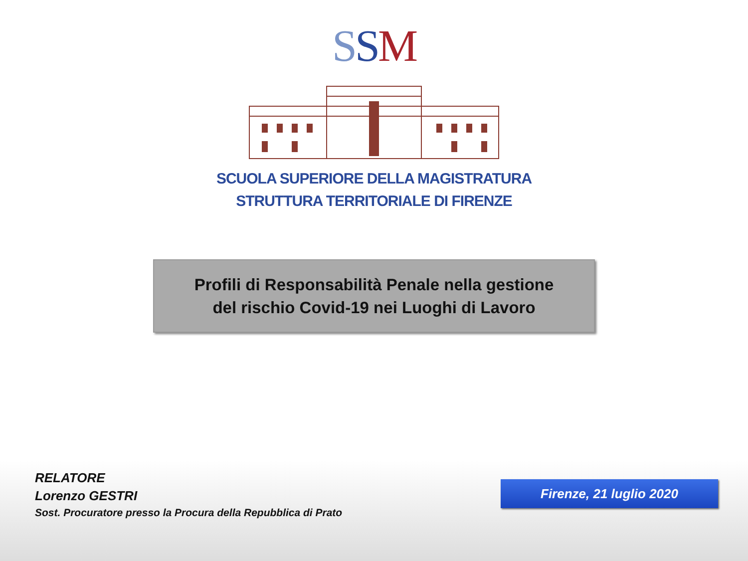SSM
SCUOLA SUPERIORE DELLA MAGISTRATURA
STRUTTURA TERRITORIALE DI FIRENZE
Profili di Responsabilità Penale nella gestione
del rischio Covid-19 nei Luoghi di Lavoro
RELATORE
Lorenzo GESTRI
Sost. Procuratore presso la Procura della Repubblica di Prato
Firenze, 21 luglio 2020